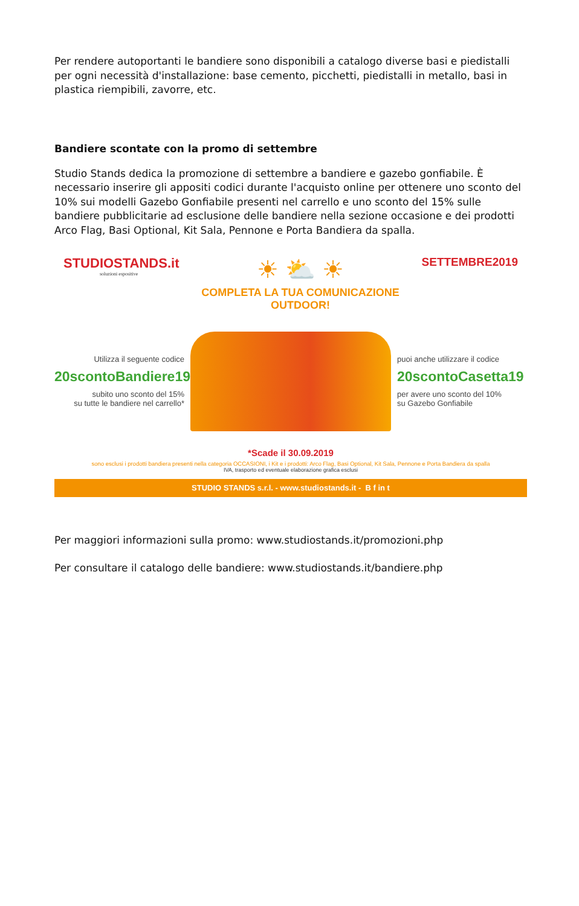Per rendere autoportanti le bandiere sono disponibili a catalogo diverse basi e piedistalli per ogni necessità d'installazione: base cemento, picchetti, piedistalli in metallo, basi in plastica riempibili, zavorre, etc.
Bandiere scontate con la promo di settembre
Studio Stands dedica la promozione di settembre a bandiere e gazebo gonfiabile. È necessario inserire gli appositi codici durante l'acquisto online per ottenere uno sconto del 10% sui modelli Gazebo Gonfiabile presenti nel carrello e uno sconto del 15% sulle bandiere pubblicitarie ad esclusione delle bandiere nella sezione occasione e dei prodotti Arco Flag, Basi Optional, Kit Sala, Pennone e Porta Bandiera da spalla.
STUDIOSTANDS.it
soluzioni espositive
☀ ⛅ ☀
COMPLETA LA TUA COMUNICAZIONE OUTDOOR!
SETTEMBRE2019
Utilizza il seguente codice
20scontoBandiere19
subito uno sconto del 15%
su tutte le bandiere nel carrello*
puoi anche utilizzare il codice
20scontoCasetta19
per avere uno sconto del 10%
su Gazebo Gonfiabile
*Scade il 30.09.2019
sono esclusi i prodotti bandiera presenti nella categoria OCCASIONI, i Kit e i prodotti: Arco Flag, Basi Optional, Kit Sala, Pennone e Porta Bandiera da spalla
IVA, trasporto ed eventuale elaborazione grafica esclusi
STUDIO STANDS s.r.l. - www.studiostands.it - B f in t
Per maggiori informazioni sulla promo: www.studiostands.it/promozioni.php
Per consultare il catalogo delle bandiere: www.studiostands.it/bandiere.php